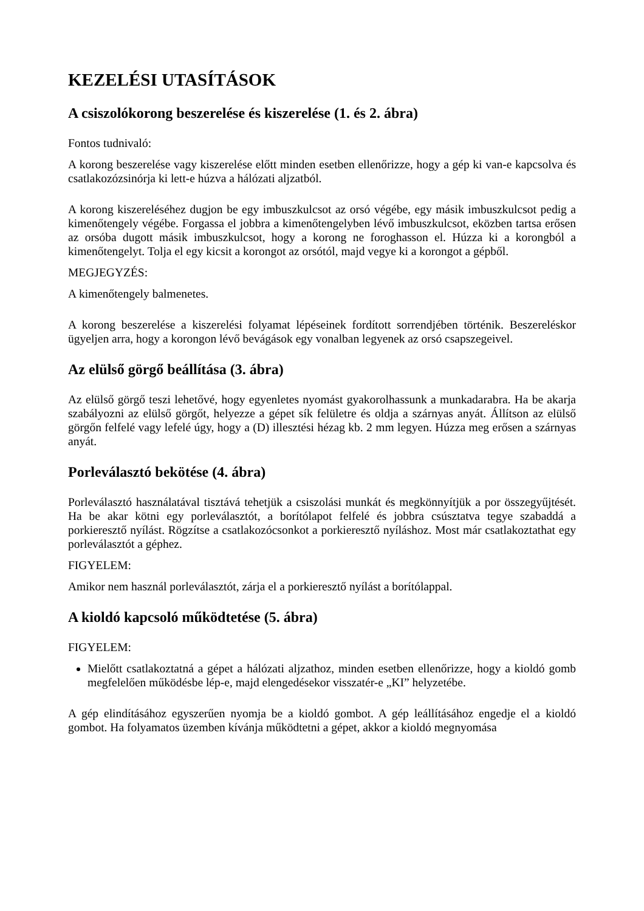KEZELÉSI UTASÍTÁSOK
A csiszolókorong beszerelése és kiszerelése (1. és 2. ábra)
Fontos tudnivaló:
A korong beszerelése vagy kiszerelése előtt minden esetben ellenőrizze, hogy a gép ki van-e kapcsolva és csatlakozózsinórja ki lett-e húzva a hálózati aljzatból.
A korong kiszereléséhez dugjon be egy imbuszkulcsot az orsó végébe, egy másik imbuszkulcsot pedig a kimenőtengely végébe. Forgassa el jobbra a kimenőtengelyben lévő imbuszkulcsot, eközben tartsa erősen az orsóba dugott másik imbuszkulcsot, hogy a korong ne foroghasson el. Húzza ki a korongból a kimenőtengelyt. Tolja el egy kicsit a korongot az orsótól, majd vegye ki a korongot a gépből.
MEGJEGYZÉS:
A kimenőtengely balmenetes.
A korong beszerelése a kiszerelési folyamat lépéseinek fordított sorrendjében történik. Beszereléskor ügyeljen arra, hogy a korongon lévő bevágások egy vonalban legyenek az orsó csapszegeivel.
Az elülső görgő beállítása (3. ábra)
Az elülső görgő teszi lehetővé, hogy egyenletes nyomást gyakorolhassunk a munkadarabra. Ha be akarja szabályozni az elülső görgőt, helyezze a gépet sík felületre és oldja a szárnyas anyát. Állítson az elülső görgőn felfelé vagy lefelé úgy, hogy a (D) illesztési hézag kb. 2 mm legyen. Húzza meg erősen a szárnyas anyát.
Porleválasztó bekötése (4. ábra)
Porleválasztó használatával tisztává tehetjük a csiszolási munkát és megkönnyítjük a por összegyűjtését. Ha be akar kötni egy porleválasztót, a borítólapot felfelé és jobbra csúsztatva tegye szabaddá a porkieresztő nyílást. Rögzítse a csatlakozócsonkot a porkieresztő nyíláshoz. Most már csatlakoztathat egy porleválasztót a géphez.
FIGYELEM:
Amikor nem használ porleválasztót, zárja el a porkieresztő nyílást a borítólappal.
A kioldó kapcsoló működtetése (5. ábra)
FIGYELEM:
Mielőtt csatlakoztatná a gépet a hálózati aljzathoz, minden esetben ellenőrizze, hogy a kioldó gomb megfelelően működésbe lép-e, majd elengedésekor visszatér-e „KI” helyzetébe.
A gép elindításához egyszerűen nyomja be a kioldó gombot. A gép leállításához engedje el a kioldó gombot. Ha folyamatos üzemben kívánja működtetni a gépet, akkor a kioldó megnyomása